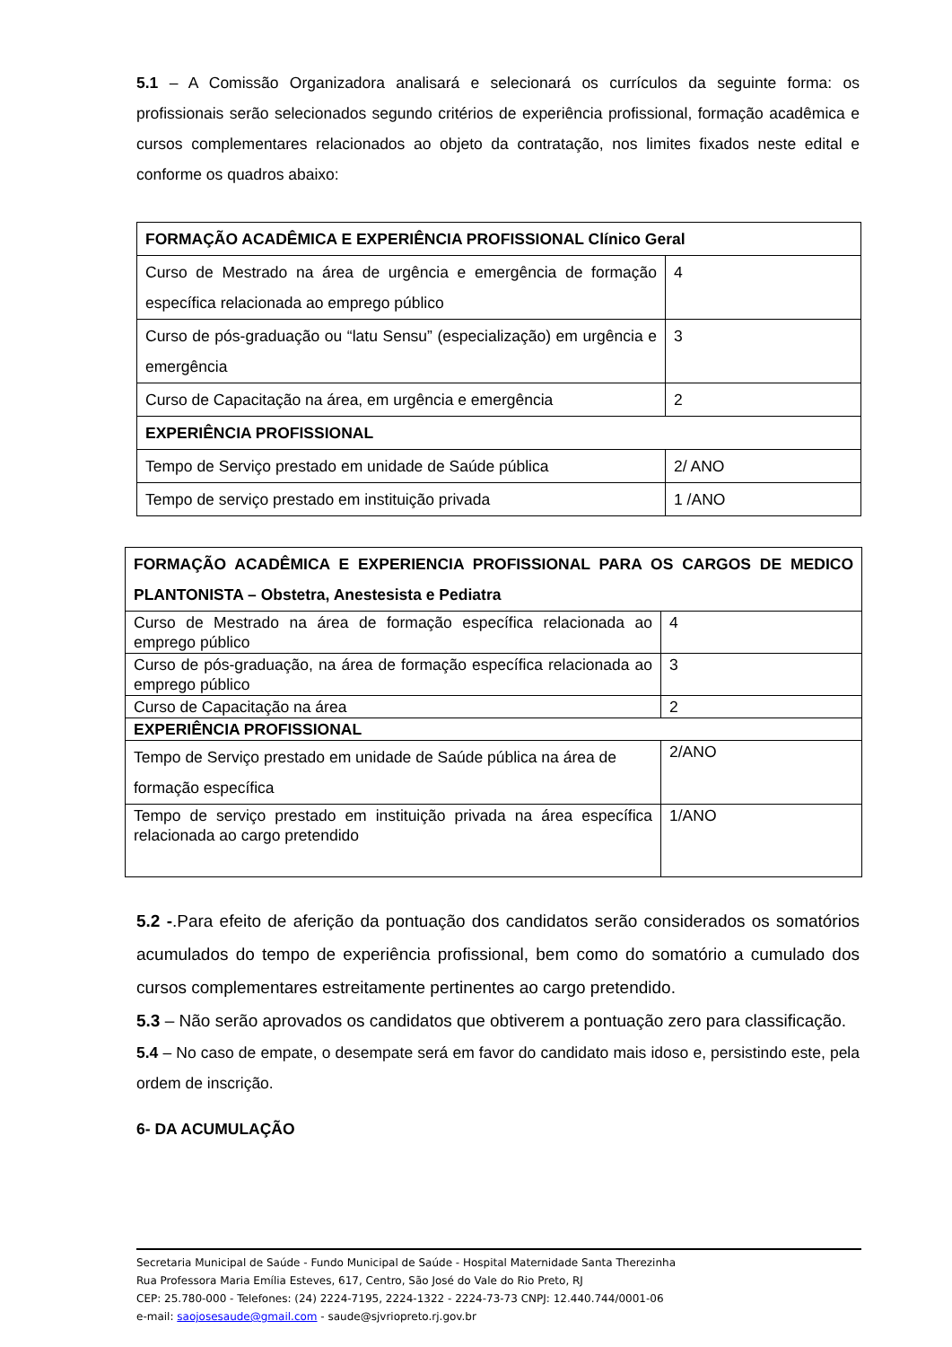5.1 – A Comissão Organizadora analisará e selecionará os currículos da seguinte forma: os profissionais serão selecionados segundo critérios de experiência profissional, formação acadêmica e cursos complementares relacionados ao objeto da contratação, nos limites fixados neste edital e conforme os quadros abaixo:
| FORMAÇÃO ACADÊMICA E EXPERIÊNCIA PROFISSIONAL Clínico Geral | |
| Curso de Mestrado na área de urgência e emergência de formação específica relacionada ao emprego público | 4 |
| Curso de pós-graduação ou “latu Sensu” (especialização) em urgência e emergência | 3 |
| Curso de Capacitação na área, em urgência e emergência | 2 |
| EXPERIÊNCIA PROFISSIONAL | |
| Tempo de Serviço prestado em unidade de Saúde pública | 2/ ANO |
| Tempo de serviço prestado em instituição privada | 1 /ANO |
| FORMAÇÃO ACADÊMICA E EXPERIENCIA PROFISSIONAL PARA OS CARGOS DE MEDICO PLANTONISTA – Obstetra, Anestesista e Pediatra | |
| Curso de Mestrado na área de formação específica relacionada ao emprego público | 4 |
| Curso de pós-graduação, na área de formação específica relacionada ao emprego público | 3 |
| Curso de Capacitação na área | 2 |
| EXPERIÊNCIA PROFISSIONAL | |
| Tempo de Serviço prestado em unidade de Saúde pública na área de formação específica | 2/ANO |
| Tempo de serviço prestado em instituição privada na área específica relacionada ao cargo pretendido | 1/ANO |
5.2 -.Para efeito de aferição da pontuação dos candidatos serão considerados os somatórios acumulados do tempo de experiência profissional, bem como do somatório a cumulado dos cursos complementares estreitamente pertinentes ao cargo pretendido.
5.3 – Não serão aprovados os candidatos que obtiverem a pontuação zero para classificação.
5.4 – No caso de empate, o desempate será em favor do candidato mais idoso e, persistindo este, pela ordem de inscrição.
6- DA ACUMULAÇÃO
Secretaria Municipal de Saúde - Fundo Municipal de Saúde - Hospital Maternidade Santa Therezinha
Rua Professora Maria Emília Esteves, 617, Centro, São José do Vale do Rio Preto, RJ
CEP: 25.780-000 - Telefones: (24) 2224-7195, 2224-1322 - 2224-73-73 CNPJ: 12.440.744/0001-06
e-mail: saojosesaude@gmail.com - saude@sjvriopreto.rj.gov.br